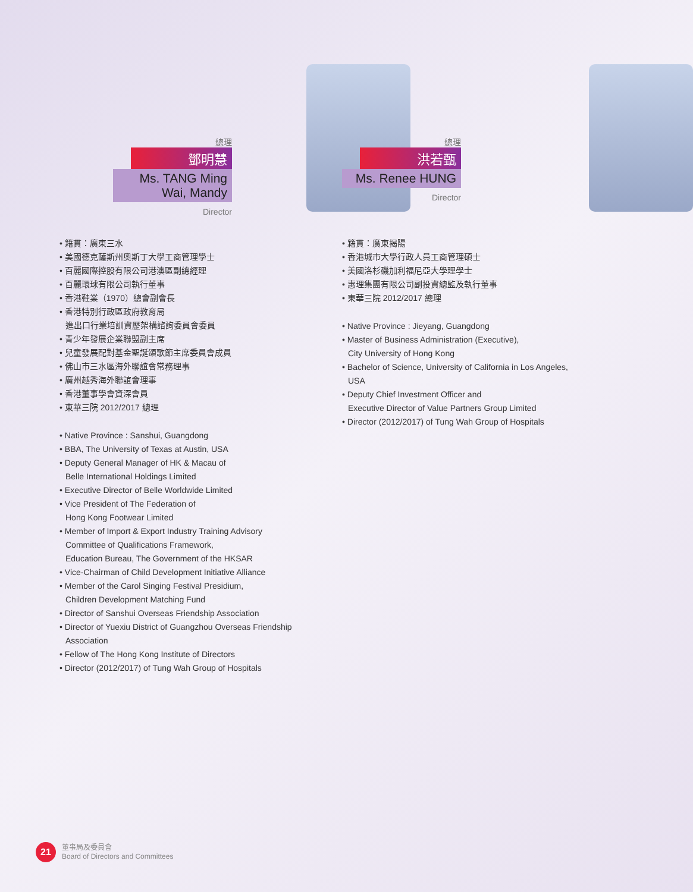總理
鄧明慧
Ms. TANG Ming Wai, Mandy
Director
• 籍貫：廣東三水
• 美國德克薩斯州奧斯丁大學工商管理學士
• 百麗國際控股有限公司港澳區副總經理
• 百麗環球有限公司執行董事
• 香港鞋業（1970）總會副會長
• 香港特別行政區政府教育局
進出口行業培訓資歷架構諮詢委員會委員
• 青少年發展企業聯盟副主席
• 兒童發展配對基金聖誕頌歌節主席委員會成員
• 佛山市三水區海外聯誼會常務理事
• 廣州越秀海外聯誼會理事
• 香港董事學會資深會員
• 東華三院 2012/2017 總理
• Native Province : Sanshui, Guangdong
• BBA, The University of Texas at Austin, USA
• Deputy General Manager of HK & Macau of
Belle International Holdings Limited
• Executive Director of Belle Worldwide Limited
• Vice President of The Federation of
Hong Kong Footwear Limited
• Member of Import & Export Industry Training Advisory
Committee of Qualifications Framework,
Education Bureau, The Government of the HKSAR
• Vice-Chairman of Child Development Initiative Alliance
• Member of the Carol Singing Festival Presidium,
Children Development Matching Fund
• Director of Sanshui Overseas Friendship Association
• Director of Yuexiu District of Guangzhou Overseas Friendship
Association
• Fellow of The Hong Kong Institute of Directors
• Director (2012/2017) of Tung Wah Group of Hospitals
總理
洪若甄
Ms. Renee HUNG
Director
• 籍貫：廣東揭陽
• 香港城市大學行政人員工商管理碩士
• 美國洛杉磯加利福尼亞大學理學士
• 惠理集團有限公司副投資總監及執行董事
• 東華三院 2012/2017 總理
• Native Province : Jieyang, Guangdong
• Master of Business Administration (Executive),
City University of Hong Kong
• Bachelor of Science, University of California in Los Angeles,
USA
• Deputy Chief Investment Officer and
Executive Director of Value Partners Group Limited
• Director (2012/2017) of Tung Wah Group of Hospitals
21
董事局及委員會
Board of Directors and Committees